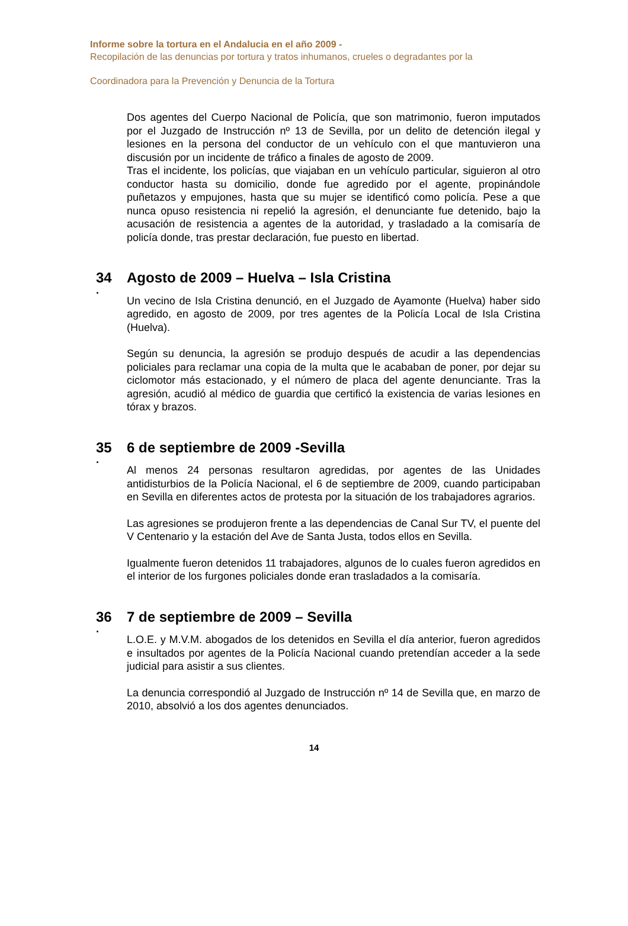Informe sobre la tortura en el Andalucia en el año 2009 -
Recopilación de las denuncias por tortura y tratos inhumanos, crueles o degradantes por la
Coordinadora para la Prevención y Denuncia de la Tortura
Dos agentes del Cuerpo Nacional de Policía, que son matrimonio, fueron imputados por el Juzgado de Instrucción nº 13 de Sevilla, por un delito de detención ilegal y lesiones en la persona del conductor de un vehículo con el que mantuvieron una discusión por un incidente de tráfico a finales de agosto de 2009.
Tras el incidente, los policías, que viajaban en un vehículo particular, siguieron al otro conductor hasta su domicilio, donde fue agredido por el agente, propinándole puñetazos y empujones, hasta que su mujer se identificó como policía. Pese a que nunca opuso resistencia ni repelió la agresión, el denunciante fue detenido, bajo la acusación de resistencia a agentes de la autoridad, y trasladado a la comisaría de policía donde, tras prestar declaración, fue puesto en libertad.
34 Agosto de 2009 – Huelva – Isla Cristina
.
Un vecino de Isla Cristina denunció, en el Juzgado de Ayamonte (Huelva) haber sido agredido, en agosto de 2009, por tres agentes de la Policía Local de Isla Cristina (Huelva).
Según su denuncia, la agresión se produjo después de acudir a las dependencias policiales para reclamar una copia de la multa que le acababan de poner, por dejar su ciclomotor más estacionado, y el número de placa del agente denunciante. Tras la agresión, acudió al médico de guardia que certificó la existencia de varias lesiones en tórax y brazos.
35 6 de septiembre de 2009 -Sevilla
.
Al menos 24 personas resultaron agredidas, por agentes de las Unidades antidisturbios de la Policía Nacional, el 6 de septiembre de 2009, cuando participaban en Sevilla en diferentes actos de protesta por la situación de los trabajadores agrarios.
Las agresiones se produjeron frente a las dependencias de Canal Sur TV, el puente del V Centenario y la estación del Ave de Santa Justa, todos ellos en Sevilla.
Igualmente fueron detenidos 11 trabajadores, algunos de lo cuales fueron agredidos en el interior de los furgones policiales donde eran trasladados a la comisaría.
36 7 de septiembre de 2009 – Sevilla
.
L.O.E. y M.V.M. abogados de los detenidos en Sevilla el día anterior, fueron agredidos e insultados por agentes de la Policía Nacional cuando pretendían acceder a la sede judicial para asistir a sus clientes.
La denuncia correspondió al Juzgado de Instrucción nº 14 de Sevilla que, en marzo de 2010, absolvió a los dos agentes denunciados.
14